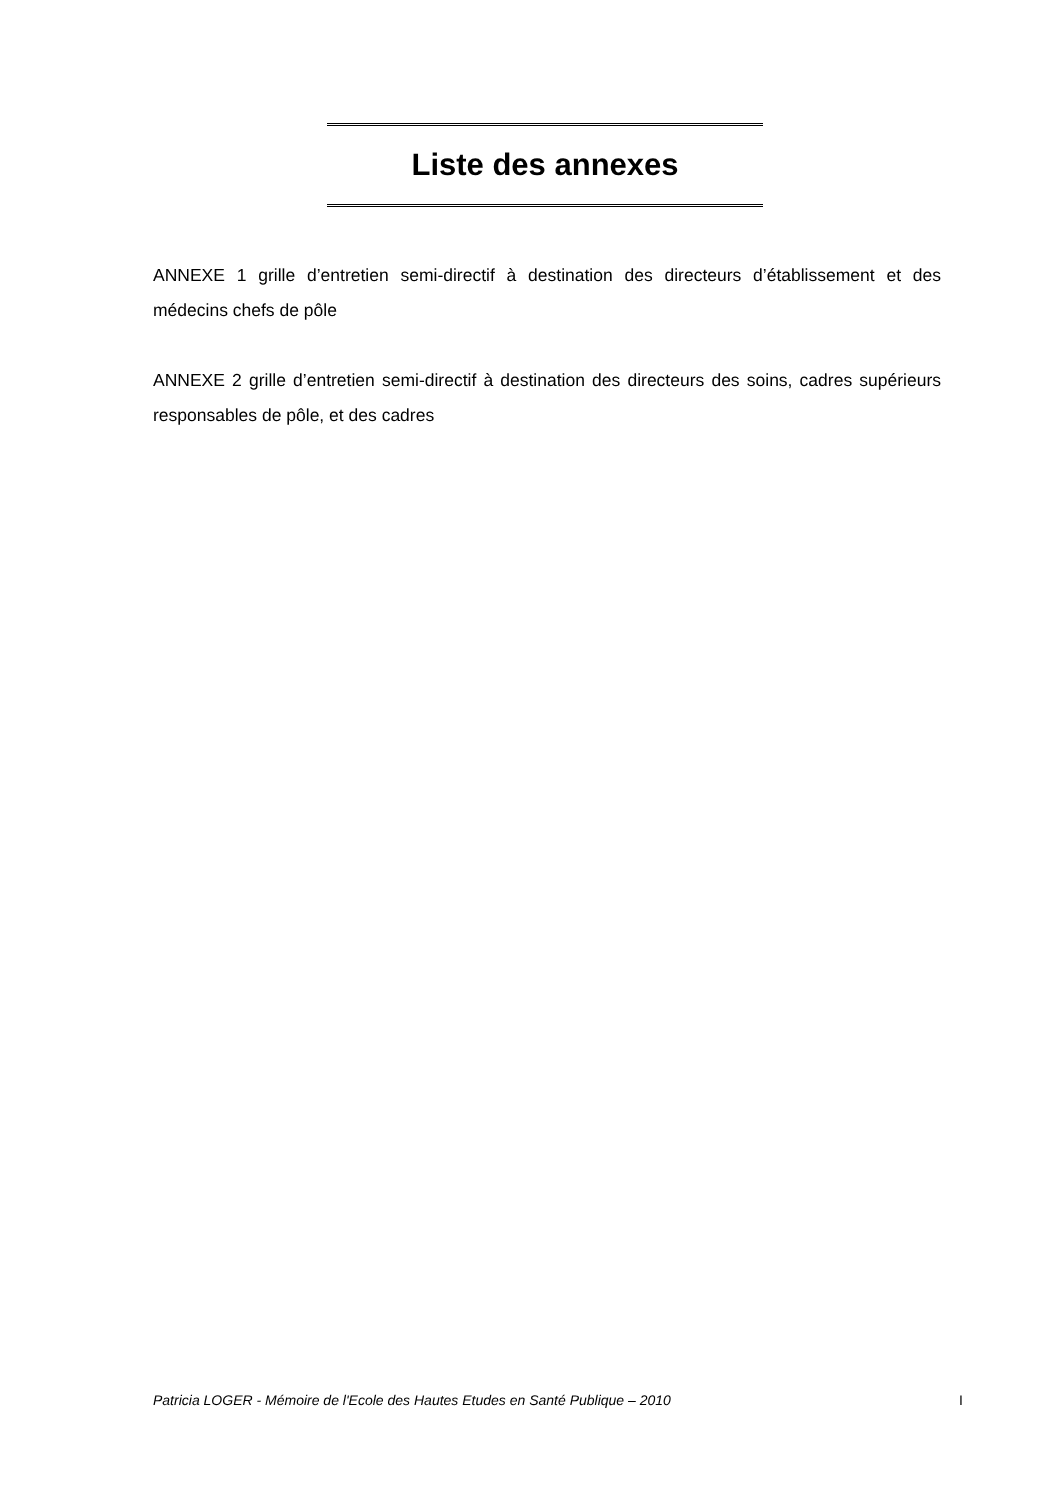Liste des annexes
ANNEXE 1 grille d’entretien semi-directif à destination des directeurs d’établissement et des médecins chefs de pôle
ANNEXE 2 grille d’entretien semi-directif à destination des directeurs des soins, cadres supérieurs responsables de pôle, et des cadres
Patricia LOGER - Mémoire de l'Ecole des Hautes Etudes en Santé Publique – 2010 I